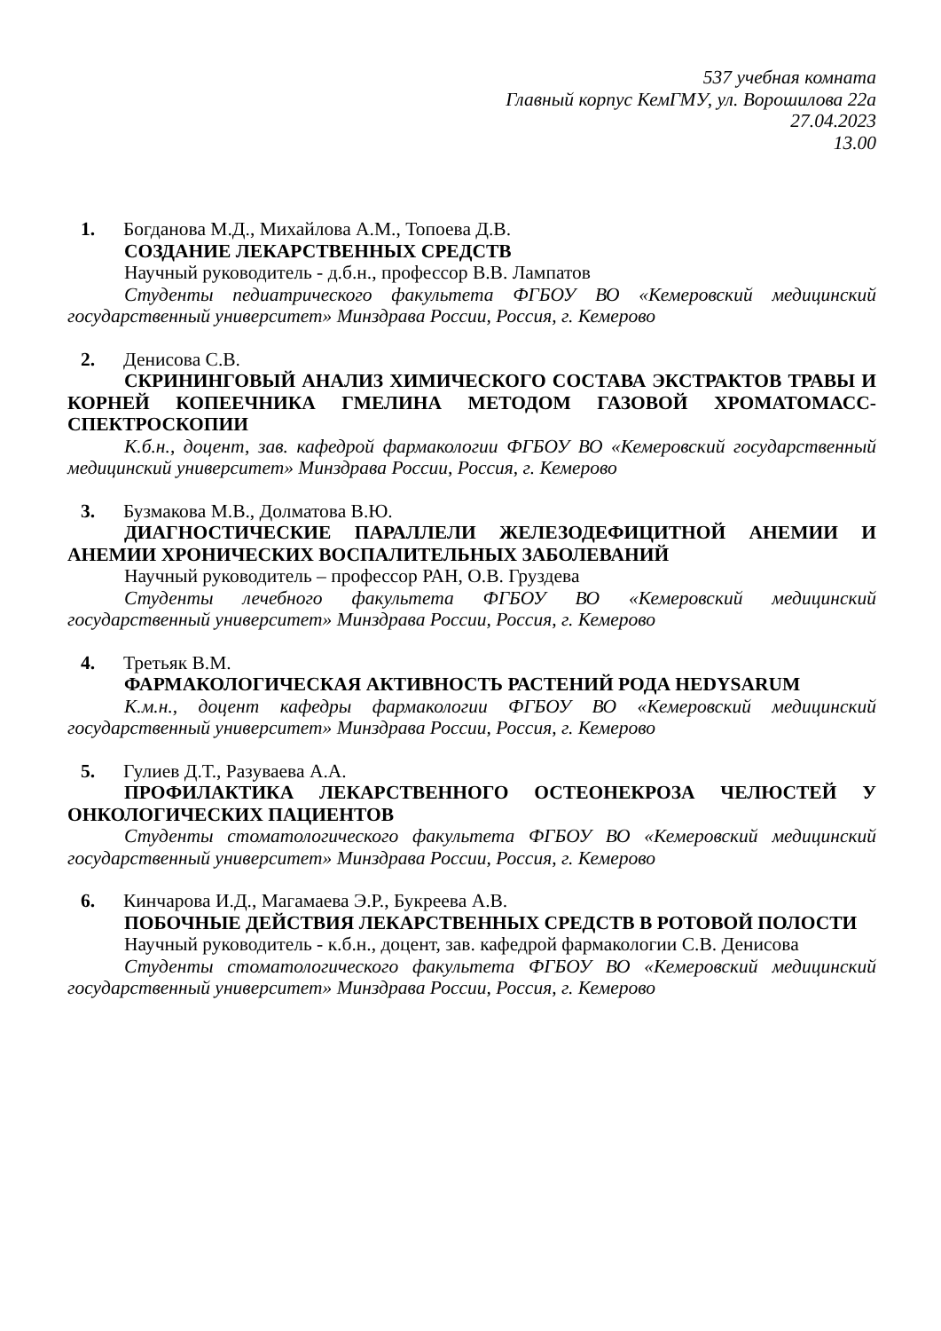537 учебная комната
Главный корпус КемГМУ, ул. Ворошилова 22а
27.04.2023
13.00
1. Богданова М.Д., Михайлова А.М., Топоева Д.В.
СОЗДАНИЕ ЛЕКАРСТВЕННЫХ СРЕДСТВ
Научный руководитель - д.б.н., профессор В.В. Лампатов
Студенты педиатрического факультета ФГБОУ ВО «Кемеровский медицинский государственный университет» Минздрава России, Россия, г. Кемерово
2. Денисова С.В.
СКРИНИНГОВЫЙ АНАЛИЗ ХИМИЧЕСКОГО СОСТАВА ЭКСТРАКТОВ ТРАВЫ И КОРНЕЙ КОПЕЕЧНИКА ГМЕЛИНА МЕТОДОМ ГАЗОВОЙ ХРОМАТОМАСС-СПЕКТРОСКОПИИ
К.б.н., доцент, зав. кафедрой фармакологии ФГБОУ ВО «Кемеровский государственный медицинский университет» Минздрава России, Россия, г. Кемерово
3. Бузмакова М.В., Долматова В.Ю.
ДИАГНОСТИЧЕСКИЕ ПАРАЛЛЕЛИ ЖЕЛЕЗОДЕФИЦИТНОЙ АНЕМИИ И АНЕМИИ ХРОНИЧЕСКИХ ВОСПАЛИТЕЛЬНЫХ ЗАБОЛЕВАНИЙ
Научный руководитель – профессор РАН, О.В. Груздева
Студенты лечебного факультета ФГБОУ ВО «Кемеровский медицинский государственный университет» Минздрава России, Россия, г. Кемерово
4. Третьяк В.М.
ФАРМАКОЛОГИЧЕСКАЯ АКТИВНОСТЬ РАСТЕНИЙ РОДА HEDYSARUM
К.м.н., доцент кафедры фармакологии ФГБОУ ВО «Кемеровский медицинский государственный университет» Минздрава России, Россия, г. Кемерово
5. Гулиев Д.Т., Разуваева А.А.
ПРОФИЛАКТИКА ЛЕКАРСТВЕННОГО ОСТЕОНЕКРОЗА ЧЕЛЮСТЕЙ У ОНКОЛОГИЧЕСКИХ ПАЦИЕНТОВ
Студенты стоматологического факультета ФГБОУ ВО «Кемеровский медицинский государственный университет» Минздрава России, Россия, г. Кемерово
6. Кинчарова И.Д., Магамаева Э.Р., Букреева А.В.
ПОБОЧНЫЕ ДЕЙСТВИЯ ЛЕКАРСТВЕННЫХ СРЕДСТВ В РОТОВОЙ ПОЛОСТИ
Научный руководитель - к.б.н., доцент, зав. кафедрой фармакологии С.В. Денисова
Студенты стоматологического факультета ФГБОУ ВО «Кемеровский медицинский государственный университет» Минздрава России, Россия, г. Кемерово